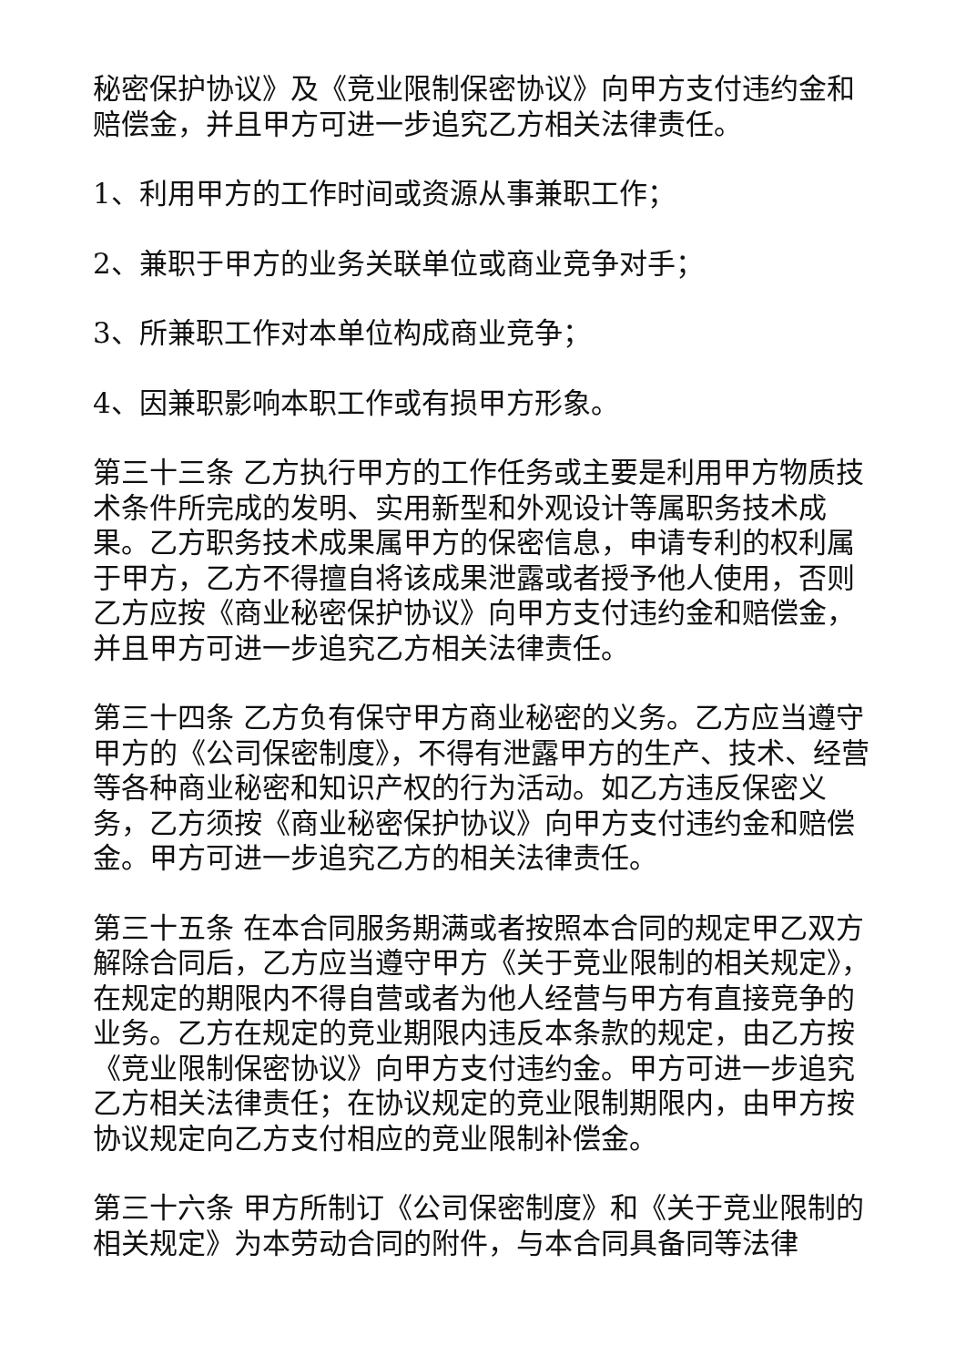秘密保护协议》及《竞业限制保密协议》向甲方支付违约金和赔偿金，并且甲方可进一步追究乙方相关法律责任。
1、利用甲方的工作时间或资源从事兼职工作；
2、兼职于甲方的业务关联单位或商业竞争对手；
3、所兼职工作对本单位构成商业竞争；
4、因兼职影响本职工作或有损甲方形象。
第三十三条 乙方执行甲方的工作任务或主要是利用甲方物质技术条件所完成的发明、实用新型和外观设计等属职务技术成果。乙方职务技术成果属甲方的保密信息，申请专利的权利属于甲方，乙方不得擅自将该成果泄露或者授予他人使用，否则乙方应按《商业秘密保护协议》向甲方支付违约金和赔偿金，并且甲方可进一步追究乙方相关法律责任。
第三十四条 乙方负有保守甲方商业秘密的义务。乙方应当遵守甲方的《公司保密制度》，不得有泄露甲方的生产、技术、经营等各种商业秘密和知识产权的行为活动。如乙方违反保密义务，乙方须按《商业秘密保护协议》向甲方支付违约金和赔偿金。甲方可进一步追究乙方的相关法律责任。
第三十五条 在本合同服务期满或者按照本合同的规定甲乙双方解除合同后，乙方应当遵守甲方《关于竞业限制的相关规定》，在规定的期限内不得自营或者为他人经营与甲方有直接竞争的业务。乙方在规定的竞业期限内违反本条款的规定，由乙方按《竞业限制保密协议》向甲方支付违约金。甲方可进一步追究乙方相关法律责任；在协议规定的竞业限制期限内，由甲方按协议规定向乙方支付相应的竞业限制补偿金。
第三十六条 甲方所制订《公司保密制度》和《关于竞业限制的相关规定》为本劳动合同的附件，与本合同具备同等法律